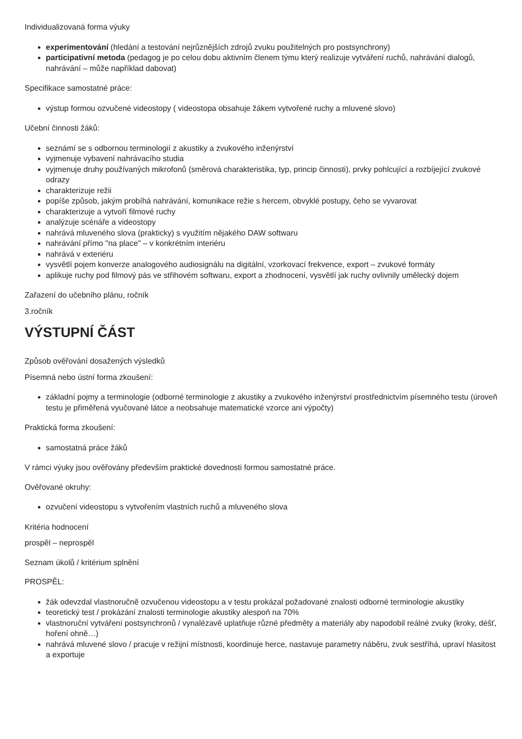Individualizovaná forma výuky
experimentování (hledání a testování nejrůznějších zdrojů zvuku použitelných pro postsynchrony)
participativní metoda (pedagog je po celou dobu aktivním členem týmu který realizuje vytváření ruchů, nahrávání dialogů, nahrávání – může například dabovat)
Specifikace samostatné práce:
výstup formou ozvučené videostopy ( videostopa obsahuje žákem vytvořené ruchy a mluvené slovo)
Učební činnosti žáků:
seznámí se s odbornou terminologií z akustiky a zvukového inženýrství
vyjmenuje vybavení nahrávacího studia
vyjmenuje druhy používaných mikrofonů (směrová charakteristika, typ, princip činnosti), prvky pohlcující a rozbíjející zvukové odrazy
charakterizuje režii
popíše způsob, jakým probíhá nahrávání, komunikace režie s hercem, obvyklé postupy, čeho se vyvarovat
charakterizuje a vytvoří filmové ruchy
analýzuje scénáře a videostopy
nahrává mluveného slova (prakticky) s využitím nějakého DAW softwaru
nahrávání přímo "na place" – v konkrétním interiéru
nahrává v exteriéru
vysvětlí pojem konverze analogového audiosignálu na digitální, vzorkovací frekvence, export – zvukové formáty
aplikuje ruchy pod filmový pás ve střihovém softwaru, export a zhodnocení, vysvětlí jak ruchy ovlivnily umělecký dojem
Zařazení do učebního plánu, ročník
3.ročník
VÝSTUPNÍ ČÁST
Způsob ověřování dosažených výsledků
Písemná nebo ústní forma zkoušení:
základní pojmy a terminologie (odborné terminologie z akustiky a zvukového inženýrství prostřednictvím písemného testu (úroveň testu je přiměřená vyučované látce a neobsahuje matematické vzorce ani výpočty)
Praktická forma zkoušení:
samostatná práce žáků
V rámci výuky jsou ověřovány především praktické dovednosti formou samostatné práce.
Ověřované okruhy:
ozvučení videostopu s vytvořením vlastních ruchů a mluveného slova
Kritéria hodnocení
prospěl – neprospěl
Seznam úkolů / kritérium splnění
PROSPĚL:
žák odevzdal vlastnoručně ozvučenou videostopu a v testu prokázal požadované znalosti odborné terminologie akustiky
teoretický test / prokázání znalosti terminologie akustiky alespoň na 70%
vlastnoruční vytváření postsynchronů / vynalézavě uplatňuje různé předměty a materiály aby napodobil reálné zvuky (kroky, déšť, hoření ohně…)
nahrává mluvené slovo / pracuje v režijní místnosti, koordinuje herce, nastavuje parametry náběru, zvuk sestříhá, upraví hlasitost a exportuje